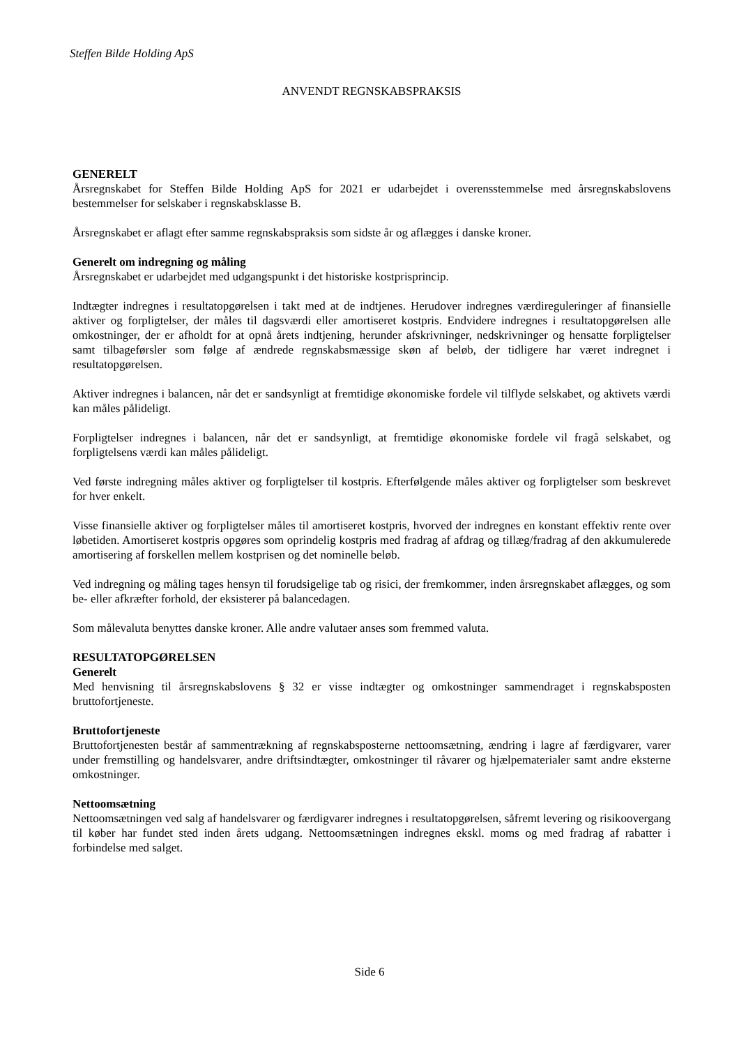Steffen Bilde Holding ApS
ANVENDT REGNSKABSPRAKSIS
GENERELT
Årsregnskabet for Steffen Bilde Holding ApS for 2021 er udarbejdet i overensstemmelse med årsregnskabslovens bestemmelser for selskaber i regnskabsklasse B.
Årsregnskabet er aflagt efter samme regnskabspraksis som sidste år og aflægges i danske kroner.
Generelt om indregning og måling
Årsregnskabet er udarbejdet med udgangspunkt i det historiske kostprisprincip.
Indtægter indregnes i resultatopgørelsen i takt med at de indtjenes. Herudover indregnes værdireguleringer af finansielle aktiver og forpligtelser, der måles til dagsværdi eller amortiseret kostpris. Endvidere indregnes i resultatopgørelsen alle omkostninger, der er afholdt for at opnå årets indtjening, herunder afskrivninger, nedskrivninger og hensatte forpligtelser samt tilbageførsler som følge af ændrede regnskabsmæssige skøn af beløb, der tidligere har været indregnet i resultatopgørelsen.
Aktiver indregnes i balancen, når det er sandsynligt at fremtidige økonomiske fordele vil tilflyde selskabet, og aktivets værdi kan måles pålideligt.
Forpligtelser indregnes i balancen, når det er sandsynligt, at fremtidige økonomiske fordele vil fragå selskabet, og forpligtelsens værdi kan måles pålideligt.
Ved første indregning måles aktiver og forpligtelser til kostpris. Efterfølgende måles aktiver og forpligtelser som beskrevet for hver enkelt.
Visse finansielle aktiver og forpligtelser måles til amortiseret kostpris, hvorved der indregnes en konstant effektiv rente over løbetiden. Amortiseret kostpris opgøres som oprindelig kostpris med fradrag af afdrag og tillæg/fradrag af den akkumulerede amortisering af forskellen mellem kostprisen og det nominelle beløb.
Ved indregning og måling tages hensyn til forudsigelige tab og risici, der fremkommer, inden årsregnskabet aflægges, og som be- eller afkræfter forhold, der eksisterer på balancedagen.
Som målevaluta benyttes danske kroner. Alle andre valutaer anses som fremmed valuta.
RESULTATOPGØRELSEN
Generelt
Med henvisning til årsregnskabslovens § 32 er visse indtægter og omkostninger sammendraget i regnskabsposten bruttofortjeneste.
Bruttofortjeneste
Bruttofortjenesten består af sammentrækning af regnskabsposterne nettoomsætning, ændring i lagre af færdigvarer, varer under fremstilling og handelsvarer, andre driftsindtægter, omkostninger til råvarer og hjælpematerialer samt andre eksterne omkostninger.
Nettoomsætning
Nettoomsætningen ved salg af handelsvarer og færdigvarer indregnes i resultatopgørelsen, såfremt levering og risikoovergang til køber har fundet sted inden årets udgang. Nettoomsætningen indregnes ekskl. moms og med fradrag af rabatter i forbindelse med salget.
Side 6